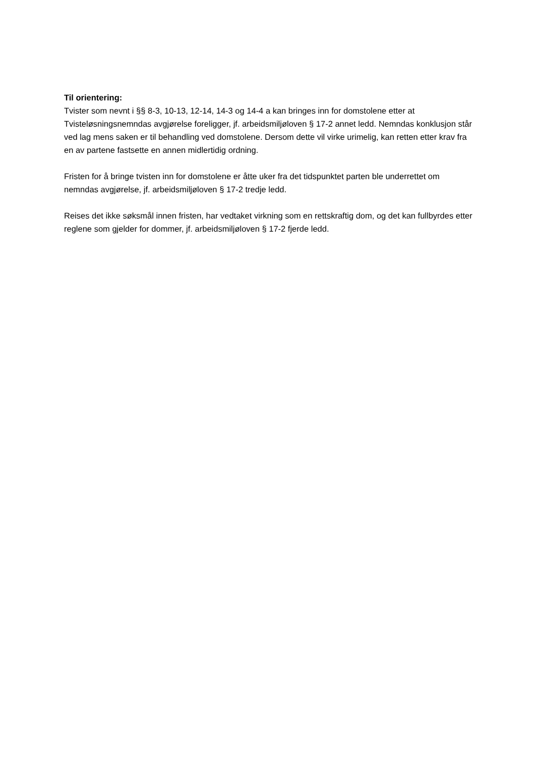Til orientering:
Tvister som nevnt i §§ 8-3, 10-13, 12-14, 14-3 og 14-4 a kan bringes inn for domstolene etter at Tvisteløsningsnemndas avgjørelse foreligger, jf. arbeidsmiljøloven § 17-2 annet ledd. Nemndas konklusjon står ved lag mens saken er til behandling ved domstolene. Dersom dette vil virke urimelig, kan retten etter krav fra en av partene fastsette en annen midlertidig ordning.
Fristen for å bringe tvisten inn for domstolene er åtte uker fra det tidspunktet parten ble underrettet om nemndas avgjørelse, jf. arbeidsmiljøloven § 17-2 tredje ledd.
Reises det ikke søksmål innen fristen, har vedtaket virkning som en rettskraftig dom, og det kan fullbyrdes etter reglene som gjelder for dommer, jf. arbeidsmiljøloven § 17-2 fjerde ledd.